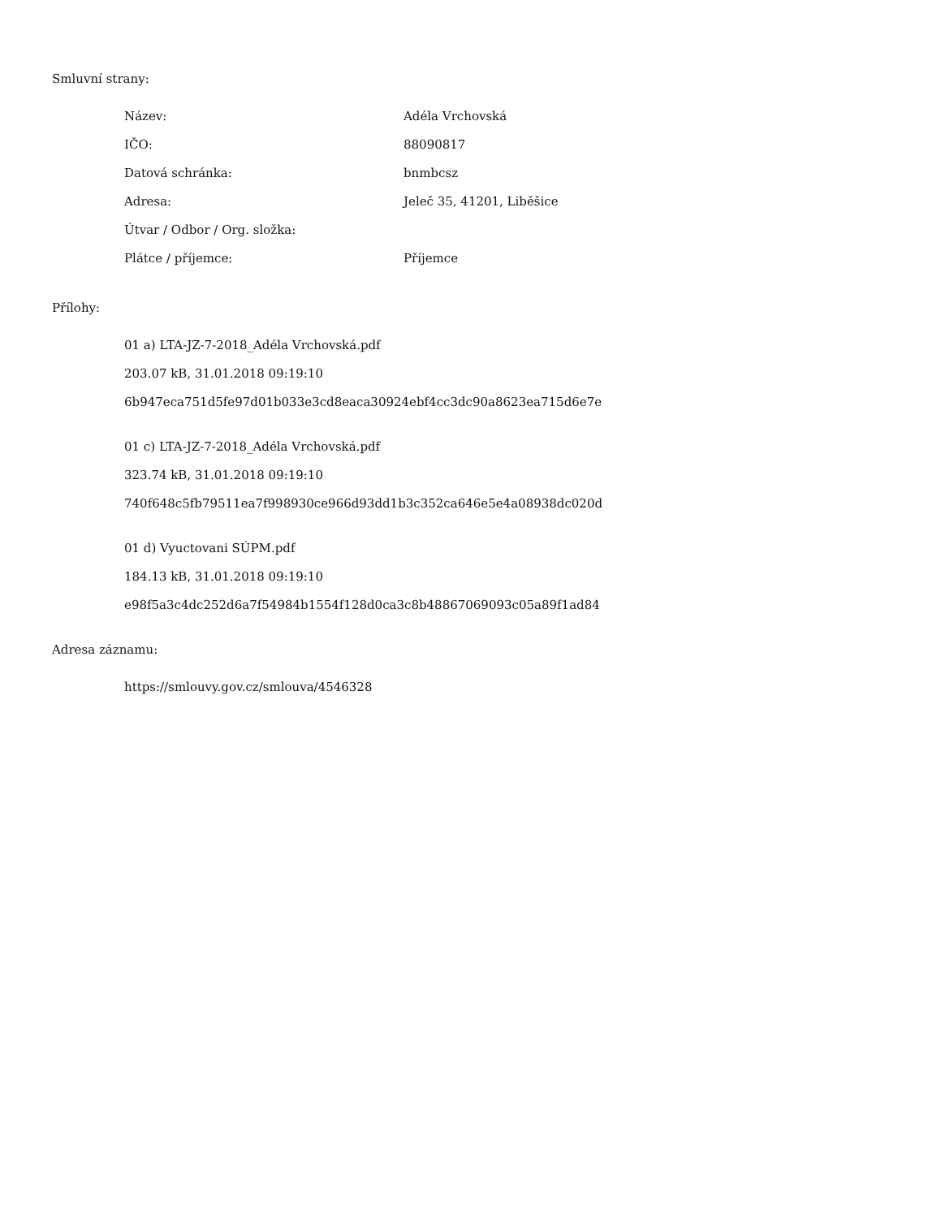Smluvní strany:
| Název: | Adéla Vrchovská |
| IČO: | 88090817 |
| Datová schránka: | bnmbcsz |
| Adresa: | Jeleč 35, 41201, Liběšice |
| Útvar / Odbor / Org. složka: | |
| Plátce / příjemce: | Příjemce |
Přílohy:
01 a) LTA-JZ-7-2018_Adéla Vrchovská.pdf
203.07 kB, 31.01.2018 09:19:10
6b947eca751d5fe97d01b033e3cd8eaca30924ebf4cc3dc90a8623ea715d6e7e
01 c) LTA-JZ-7-2018_Adéla Vrchovská.pdf
323.74 kB, 31.01.2018 09:19:10
740f648c5fb79511ea7f998930ce966d93dd1b3c352ca646e5e4a08938dc020d
01 d) Vyuctovani SÚPM.pdf
184.13 kB, 31.01.2018 09:19:10
e98f5a3c4dc252d6a7f54984b1554f128d0ca3c8b48867069093c05a89f1ad84
Adresa záznamu:
https://smlouvy.gov.cz/smlouva/4546328